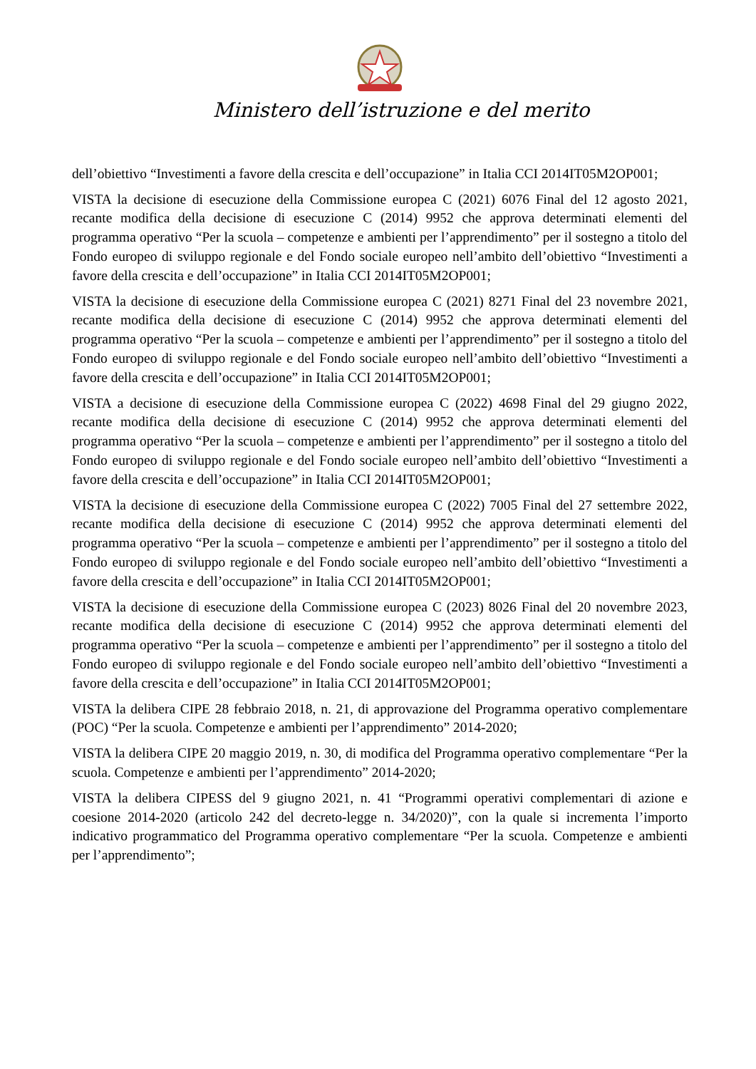Ministero dell’istruzione e del merito
dell’obiettivo “Investimenti a favore della crescita e dell’occupazione” in Italia CCI 2014IT05M2OP001;
VISTA la decisione di esecuzione della Commissione europea C (2021) 6076 Final del 12 agosto 2021, recante modifica della decisione di esecuzione C (2014) 9952 che approva determinati elementi del programma operativo “Per la scuola – competenze e ambienti per l’apprendimento” per il sostegno a titolo del Fondo europeo di sviluppo regionale e del Fondo sociale europeo nell’ambito dell’obiettivo “Investimenti a favore della crescita e dell’occupazione” in Italia CCI 2014IT05M2OP001;
VISTA la decisione di esecuzione della Commissione europea C (2021) 8271 Final del 23 novembre 2021, recante modifica della decisione di esecuzione C (2014) 9952 che approva determinati elementi del programma operativo “Per la scuola – competenze e ambienti per l’apprendimento” per il sostegno a titolo del Fondo europeo di sviluppo regionale e del Fondo sociale europeo nell’ambito dell’obiettivo “Investimenti a favore della crescita e dell’occupazione” in Italia CCI 2014IT05M2OP001;
VISTA a decisione di esecuzione della Commissione europea C (2022) 4698 Final del 29 giugno 2022, recante modifica della decisione di esecuzione C (2014) 9952 che approva determinati elementi del programma operativo “Per la scuola – competenze e ambienti per l’apprendimento” per il sostegno a titolo del Fondo europeo di sviluppo regionale e del Fondo sociale europeo nell’ambito dell’obiettivo “Investimenti a favore della crescita e dell’occupazione” in Italia CCI 2014IT05M2OP001;
VISTA la decisione di esecuzione della Commissione europea C (2022) 7005 Final del 27 settembre 2022, recante modifica della decisione di esecuzione C (2014) 9952 che approva determinati elementi del programma operativo “Per la scuola – competenze e ambienti per l’apprendimento” per il sostegno a titolo del Fondo europeo di sviluppo regionale e del Fondo sociale europeo nell’ambito dell’obiettivo “Investimenti a favore della crescita e dell’occupazione” in Italia CCI 2014IT05M2OP001;
VISTA la decisione di esecuzione della Commissione europea C (2023) 8026 Final del 20 novembre 2023, recante modifica della decisione di esecuzione C (2014) 9952 che approva determinati elementi del programma operativo “Per la scuola – competenze e ambienti per l’apprendimento” per il sostegno a titolo del Fondo europeo di sviluppo regionale e del Fondo sociale europeo nell’ambito dell’obiettivo “Investimenti a favore della crescita e dell’occupazione” in Italia CCI 2014IT05M2OP001;
VISTA la delibera CIPE 28 febbraio 2018, n. 21, di approvazione del Programma operativo complementare (POC) “Per la scuola. Competenze e ambienti per l’apprendimento” 2014-2020;
VISTA la delibera CIPE 20 maggio 2019, n. 30, di modifica del Programma operativo complementare “Per la scuola. Competenze e ambienti per l’apprendimento” 2014-2020;
VISTA la delibera CIPESS del 9 giugno 2021, n. 41 “Programmi operativi complementari di azione e coesione 2014-2020 (articolo 242 del decreto-legge n. 34/2020)”, con la quale si incrementa l’importo indicativo programmatico del Programma operativo complementare “Per la scuola. Competenze e ambienti per l’apprendimento”;